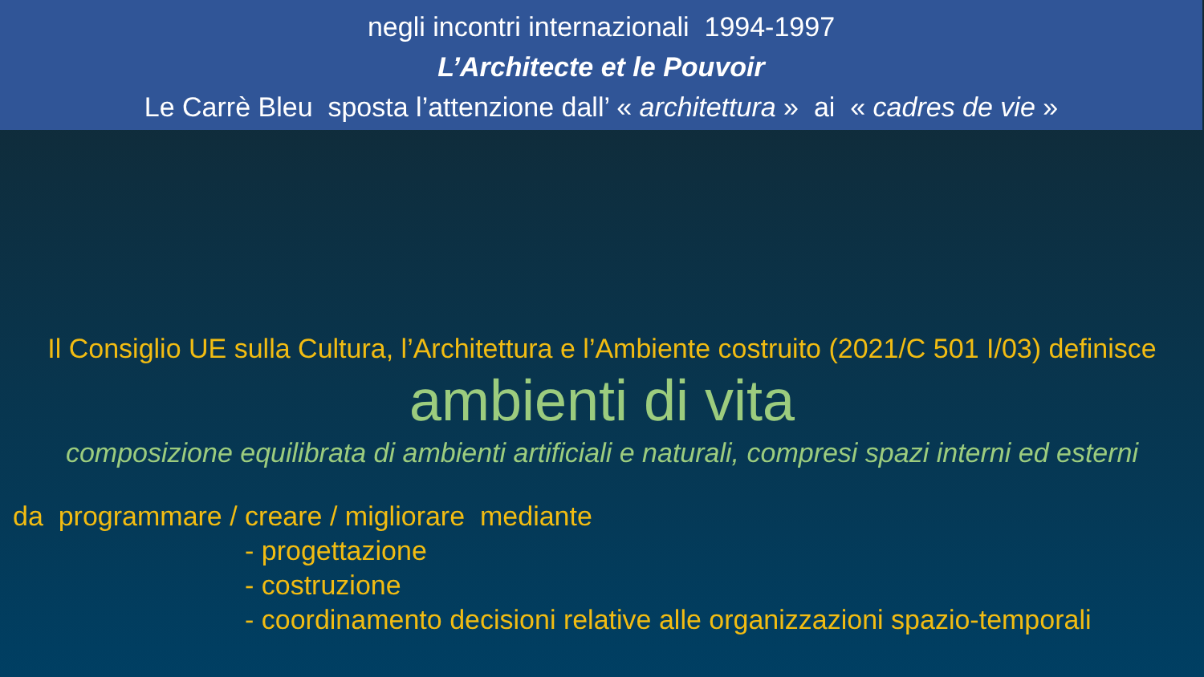negli incontri internazionali 1994-1997
L’Architecte et le Pouvoir
Le Carrè Bleu sposta l’attenzione dall’ « architettura » ai « cadres de vie »
Il Consiglio UE sulla Cultura, l’Architettura e l’Ambiente costruito (2021/C 501 I/03) definisce
ambienti di vita
composizione equilibrata di ambienti artificiali e naturali, compresi spazi interni ed esterni
da programmare / creare / migliorare mediante
- progettazione
- costruzione
- coordinamento decisioni relative alle organizzazioni spazio-temporali